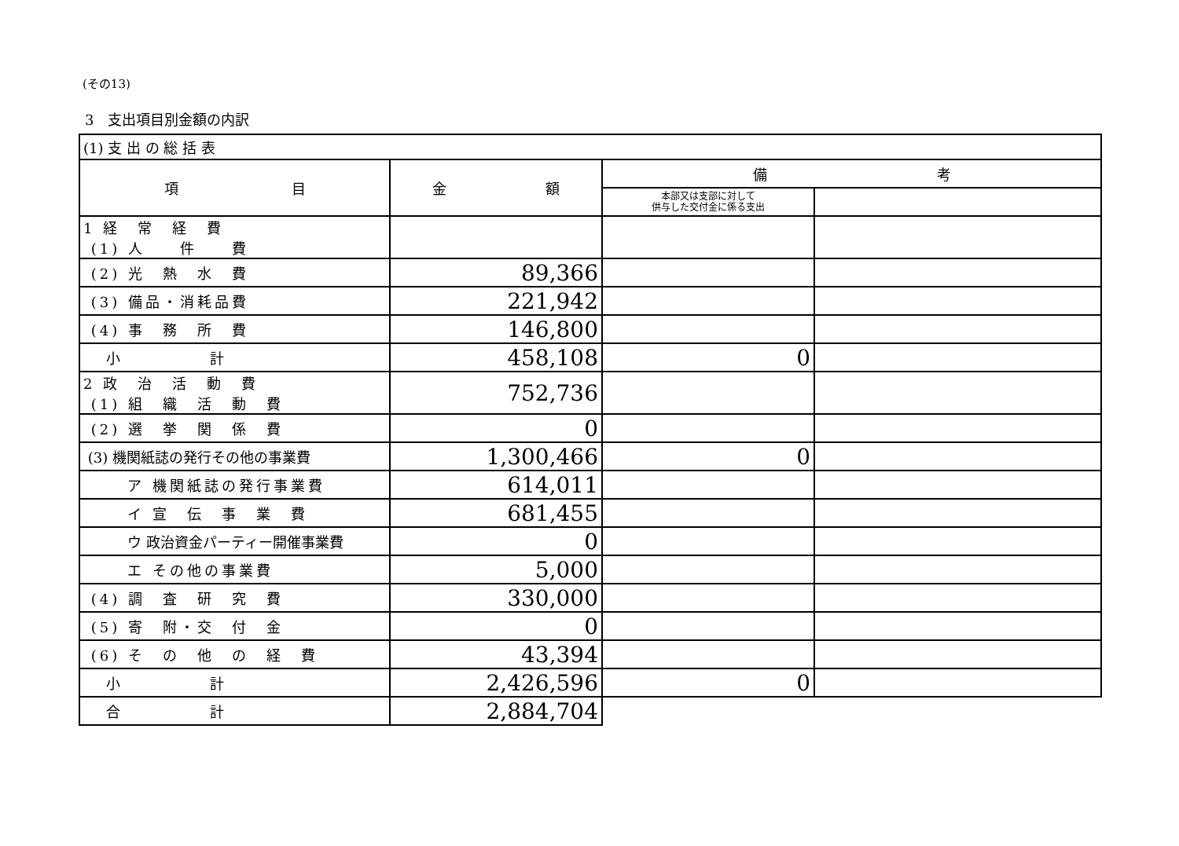(その13)
3　支出項目別金額の内訳
| (1) 支 出 の 総 括 表 | | | |
| 項 目 | 金 額 | 備 考 | |
| | | 本部又は支部に対して 供与した交付金に係る支出 | |
| 1 経 常 経 費 (1) 人 件 費 | | | |
| (2) 光 熱 水 費 | 89,366 | | |
| (3) 備品・消耗品費 | 221,942 | | |
| (4) 事 務 所 費 | 146,800 | | |
| 小 計 | 458,108 | 0 | |
| 2 政 治 活 動 費 (1) 組 織 活 動 費 | 752,736 | | |
| (2) 選 挙 関 係 費 | 0 | | |
| (3) 機関紙誌の発行その他の事業費 | 1,300,466 | 0 | |
| ア 機関紙誌の発行事業費 | 614,011 | | |
| イ 宣 伝 事 業 費 | 681,455 | | |
| ウ 政治資金パーティー開催事業費 | 0 | | |
| エ その他の事業費 | 5,000 | | |
| (4) 調 査 研 究 費 | 330,000 | | |
| (5) 寄 附・交 付 金 | 0 | | |
| (6) そ の 他 の 経 費 | 43,394 | | |
| 小 計 | 2,426,596 | 0 | |
| 合 計 | 2,884,704 | | |